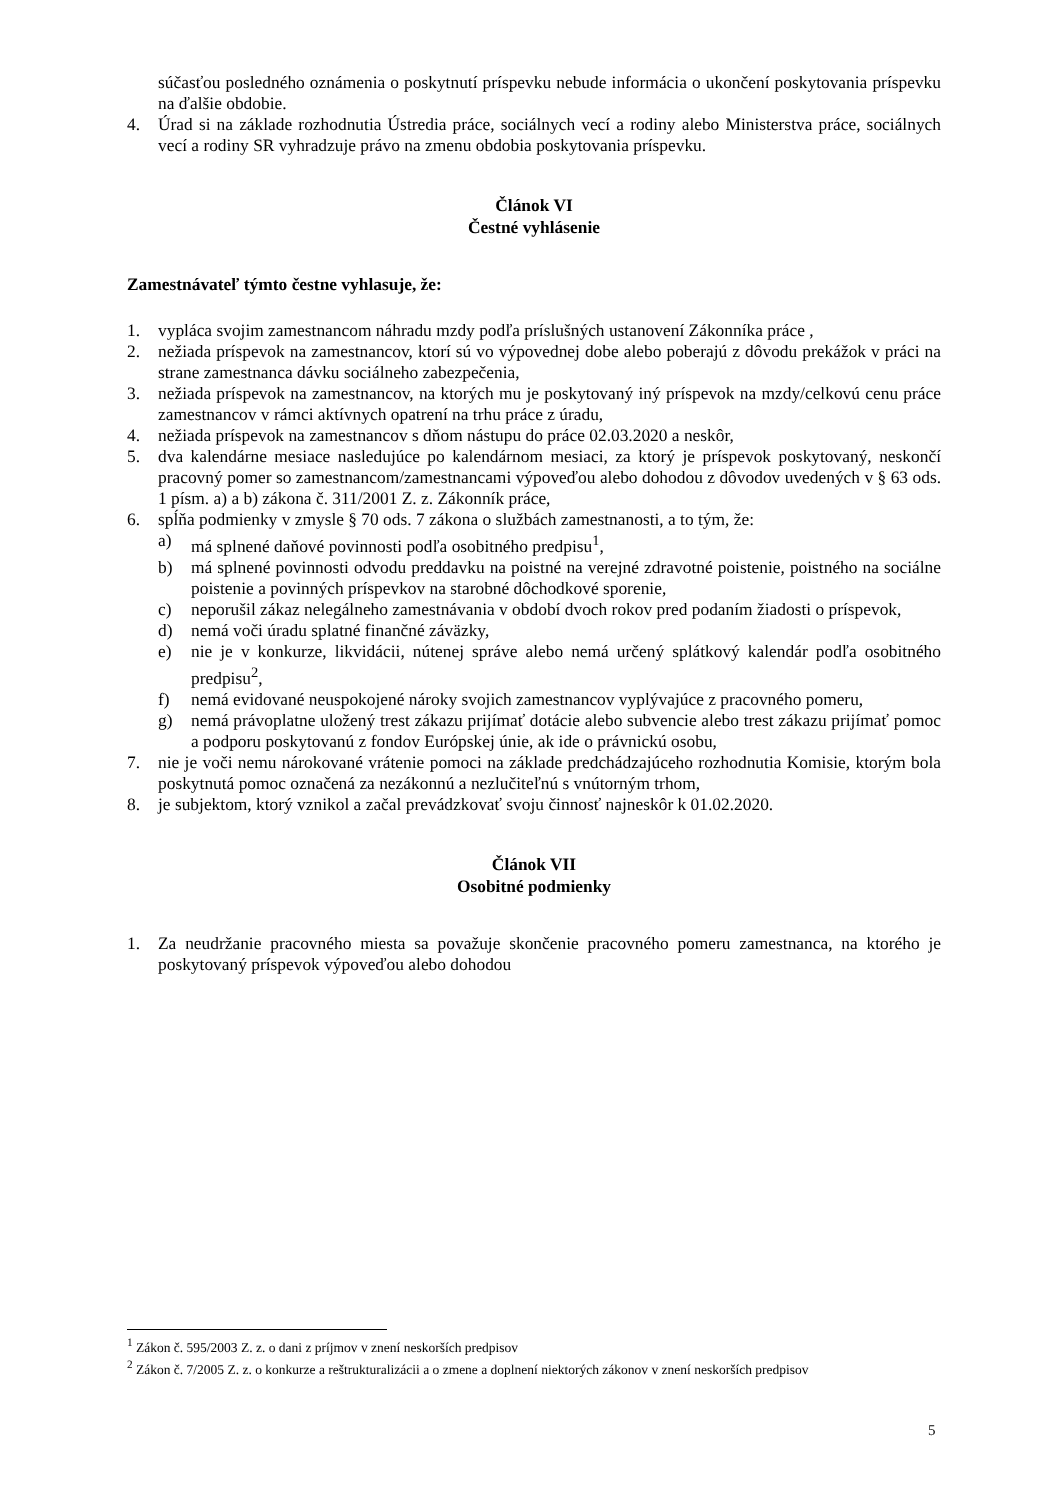súčasťou posledného oznámenia o poskytnutí príspevku nebude informácia o ukončení poskytovania príspevku na ďalšie obdobie.
4. Úrad si na základe rozhodnutia Ústredia práce, sociálnych vecí a rodiny alebo Ministerstva práce, sociálnych vecí a rodiny SR vyhradzuje právo na zmenu obdobia poskytovania príspevku.
Článok VI
Čestné vyhlásenie
Zamestnávateľ týmto čestne vyhlasuje, že:
1. vypláca svojim zamestnancom náhradu mzdy podľa príslušných ustanovení Zákonníka práce ,
2. nežiada príspevok na zamestnancov, ktorí sú vo výpovednej dobe alebo poberajú z dôvodu prekážok v práci na strane zamestnanca dávku sociálneho zabezpečenia,
3. nežiada príspevok na zamestnancov, na ktorých mu je poskytovaný iný príspevok na mzdy/celkovú cenu práce zamestnancov v rámci aktívnych opatrení na trhu práce z úradu,
4. nežiada príspevok na zamestnancov s dňom nástupu do práce 02.03.2020 a neskôr,
5. dva kalendárne mesiace nasledujúce po kalendárnom mesiaci, za ktorý je príspevok poskytovaný, neskončí pracovný pomer so zamestnancom/zamestnancami výpoveďou alebo dohodou z dôvodov uvedených v § 63 ods. 1 písm. a) a b) zákona č. 311/2001 Z. z. Zákonník práce,
6. spĺňa podmienky v zmysle § 70 ods. 7 zákona o službách zamestnanosti, a to tým, že:
a) má splnené daňové povinnosti podľa osobitného predpisu<sup>1</sup>,
b) má splnené povinnosti odvodu preddavku na poistné na verejné zdravotné poistenie, poistného na sociálne poistenie a povinných príspevkov na starobné dôchodkové sporenie,
c) neporušil zákaz nelegálneho zamestnávania v období dvoch rokov pred podaním žiadosti o príspevok,
d) nemá voči úradu splatné finančné záväzky,
e) nie je v konkurze, likvidácii, nútenej správe alebo nemá určený splátkový kalendár podľa osobitného predpisu<sup>2</sup>,
f) nemá evidované neuspokojené nároky svojich zamestnancov vyplývajúce z pracovného pomeru,
g) nemá právoplatne uložený trest zákazu prijímať dotácie alebo subvencie alebo trest zákazu prijímať pomoc a podporu poskytovanú z fondov Európskej únie, ak ide o právnickú osobu,
7. nie je voči nemu nárokované vrátenie pomoci na základe predchádzajúceho rozhodnutia Komisie, ktorým bola poskytnutá pomoc označená za nezákonnú a nezlučiteľnú s vnútorným trhom,
8. je subjektom, ktorý vznikol a začal prevádzkovať svoju činnosť najneskôr k 01.02.2020.
Článok VII
Osobitné podmienky
1. Za neudržanie pracovného miesta sa považuje skončenie pracovného pomeru zamestnanca, na ktorého je poskytovaný príspevok výpoveďou alebo dohodou
<sup>1</sup> Zákon č. 595/2003 Z. z. o dani z príjmov v znení neskorších predpisov
<sup>2</sup> Zákon č. 7/2005 Z. z. o konkurze a reštrukturalizácii a o zmene a doplnení niektorých zákonov v znení neskorších predpisov
5